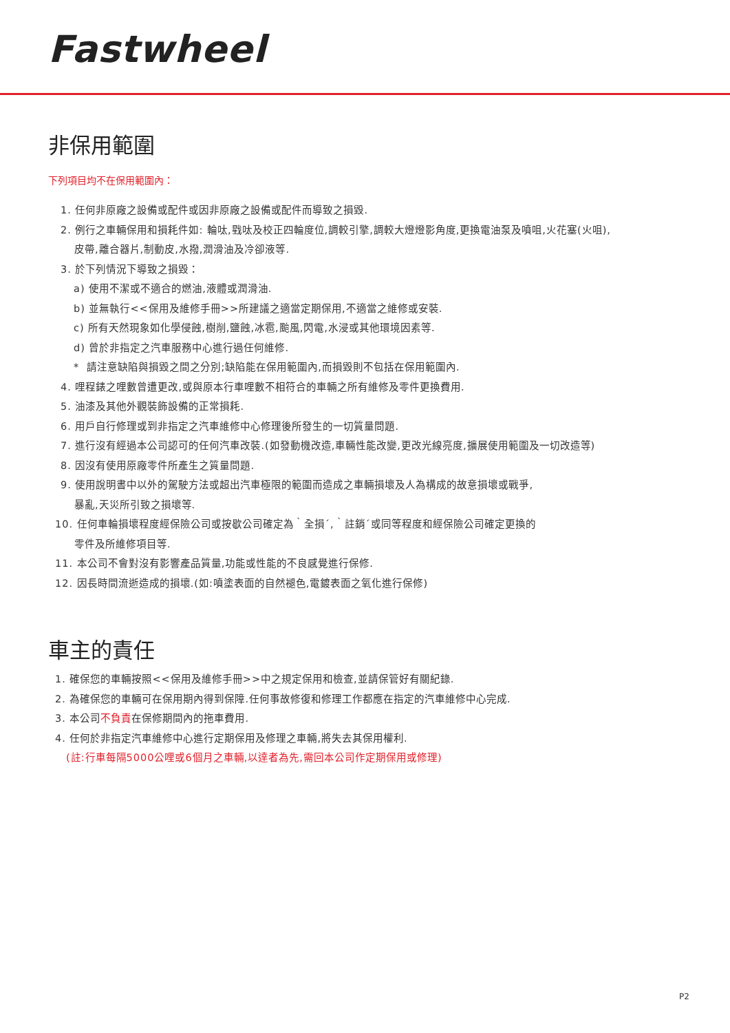Fastwheel
非保用範圍
下列項目均不在保用範圍內：
1. 任何非原廠之設備或配件或因非原廠之設備或配件而導致之損毀.
2. 例行之車輛保用和損耗件如: 輪呔,戥呔及校正四輪度位,調較引擎,調較大燈燈影角度,更換電油泵及噴咀,火花塞(火咀),
皮帶,離合器片,制動皮,水撥,潤滑油及冷卻液等.
3. 於下列情況下導致之損毀：
a) 使用不潔或不適合的燃油,液體或潤滑油.
b) 並無執行<<保用及維修手冊>>所建議之適當定期保用,不適當之維修或安裝.
c) 所有天然現象如化學侵蝕,樹削,鹽蝕,冰雹,颱風,閃電,水浸或其他環境因素等.
d) 曾於非指定之汽車服務中心進行過任何維修.
* 請注意缺陷與損毀之間之分別;缺陷能在保用範圍內,而損毀則不包括在保用範圍內.
4. 哩程錶之哩數曾遭更改,或與原本行車哩數不相符合的車輛之所有維修及零件更換費用.
5. 油漆及其他外觀裝飾設備的正常損耗.
6. 用戶自行修理或到非指定之汽車維修中心修理後所發生的一切質量問題.
7. 進行沒有經過本公司認可的任何汽車改裝.(如發動機改造,車輛性能改變,更改光線亮度,擴展使用範圍及一切改造等)
8. 因沒有使用原廠零件所產生之質量問題.
9. 使用說明書中以外的駕駛方法或超出汽車極限的範圍而造成之車輛損壞及人為構成的故意損壞或戰爭,
暴亂,天災所引致之損壞等.
10. 任何車輪損壞程度經保險公司或按歇公司確定為｀全損´,｀註銷´或同等程度和經保險公司確定更換的
零件及所維修項目等.
11. 本公司不會對沒有影響產品質量,功能或性能的不良感覺進行保修.
12. 因長時間流逝造成的損壞.(如:噴塗表面的自然褪色,電鍍表面之氧化進行保修)
車主的責任
1. 確保您的車輛按照<<保用及維修手冊>>中之規定保用和檢查,並請保管好有關紀錄.
2. 為確保您的車輛可在保用期內得到保障.任何事故修復和修理工作都應在指定的汽車維修中心完成.
3. 本公司不負責在保修期間內的拖車費用.
4. 任何於非指定汽車維修中心進行定期保用及修理之車輛,將失去其保用權利.
(註:行車每隔5000公哩或6個月之車輛,以達者為先,需回本公司作定期保用或修理)
P2